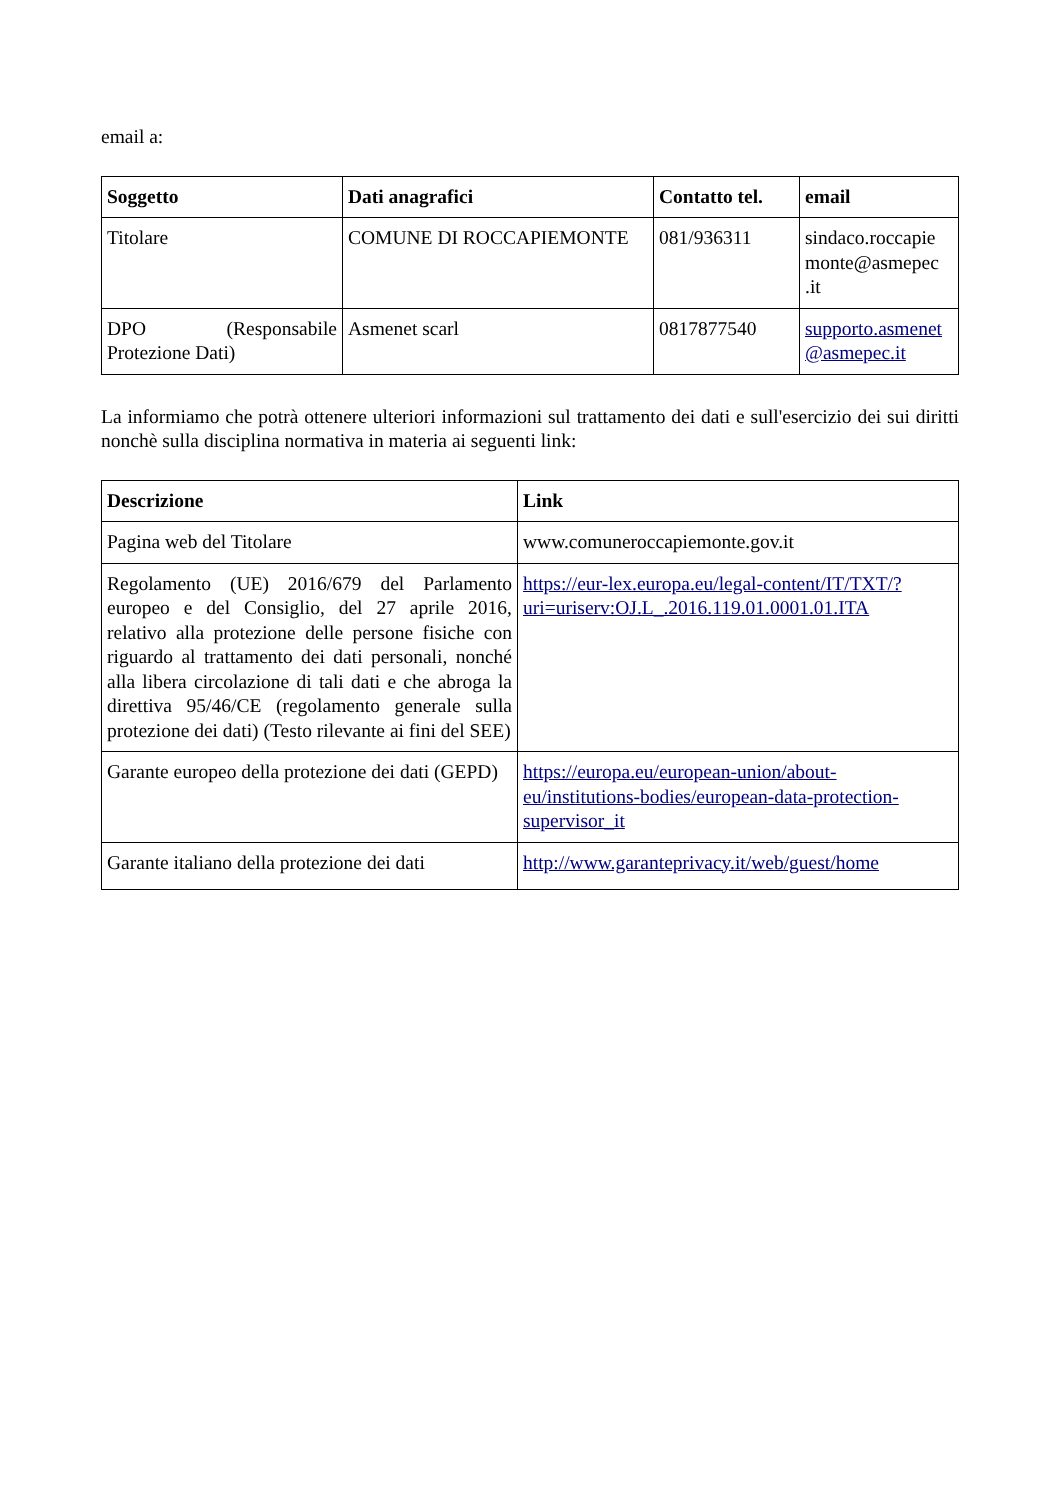email a:
| Soggetto | Dati anagrafici | Contatto tel. | email |
| --- | --- | --- | --- |
| Titolare | COMUNE DI ROCCAPIEMONTE | 081/936311 | sindaco.roccapie monte@asmepec .it |
| DPO (Responsabile Protezione Dati) | Asmenet scarl | 0817877540 | supporto.asmenet @asmepec.it |
La informiamo che potrà ottenere ulteriori informazioni sul trattamento dei dati e sull'esercizio dei sui diritti nonchè sulla disciplina normativa in materia ai seguenti link:
| Descrizione | Link |
| --- | --- |
| Pagina web del Titolare | www.comuneroccapiemonte.gov.it |
| Regolamento (UE) 2016/679 del Parlamento europeo e del Consiglio, del 27 aprile 2016, relativo alla protezione delle persone fisiche con riguardo al trattamento dei dati personali, nonché alla libera circolazione di tali dati e che abroga la direttiva 95/46/CE (regolamento generale sulla protezione dei dati) (Testo rilevante ai fini del SEE) | https://eur-lex.europa.eu/legal-content/IT/TXT/?uri=uriserv:OJ.L_.2016.119.01.0001.01.ITA |
| Garante europeo della protezione dei dati (GEPD) | https://europa.eu/european-union/about-eu/institutions-bodies/european-data-protection-supervisor_it |
| Garante italiano della protezione dei dati | http://www.garanteprivacy.it/web/guest/home |